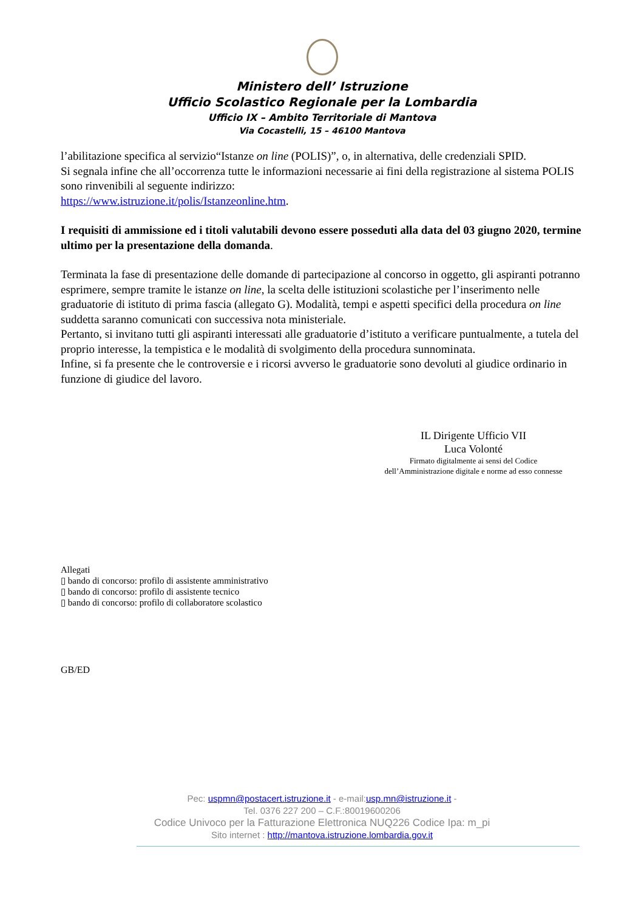Ministero dell’ Istruzione
Ufficio Scolastico Regionale per la Lombardia
Ufficio IX – Ambito Territoriale di Mantova
Via Cocastelli, 15 – 46100 Mantova
l’abilitazione specifica al servizio“Istanze on line (POLIS)”, o, in alternativa, delle credenziali SPID.
Si segnala infine che all’occorrenza tutte le informazioni necessarie ai fini della registrazione al sistema POLIS sono rinvenibili al seguente indirizzo:
https://www.istruzione.it/polis/Istanzeonline.htm.
I requisiti di ammissione ed i titoli valutabili devono essere posseduti alla data del 03 giugno 2020, termine ultimo per la presentazione della domanda.
Terminata la fase di presentazione delle domande di partecipazione al concorso in oggetto, gli aspiranti potranno esprimere, sempre tramite le istanze on line, la scelta delle istituzioni scolastiche per l’inserimento nelle graduatorie di istituto di prima fascia (allegato G). Modalità, tempi e aspetti specifici della procedura on line suddetta saranno comunicati con successiva nota ministeriale.
Pertanto, si invitano tutti gli aspiranti interessati alle graduatorie d’istituto a verificare puntualmente, a tutela del proprio interesse, la tempistica e le modalità di svolgimento della procedura sunnominata.
Infine, si fa presente che le controversie e i ricorsi avverso le graduatorie sono devoluti al giudice ordinario in funzione di giudice del lavoro.
IL Dirigente Ufficio VII
Luca Volonté
Firmato digitalmente ai sensi del Codice
dell’Amministrazione digitale e norme ad esso connesse
Allegati
▯ bando di concorso: profilo di assistente amministrativo
▯ bando di concorso: profilo di assistente tecnico
▯ bando di concorso: profilo di collaboratore scolastico
GB/ED
Pec: uspmn@postacert.istruzione.it - e-mail:usp.mn@istruzione.it -
Tel. 0376 227 200 – C.F.:80019600206
Codice Univoco per la Fatturazione Elettronica NUQ226 Codice Ipa: m_pi
Sito internet : http://mantova.istruzione.lombardia.gov.it